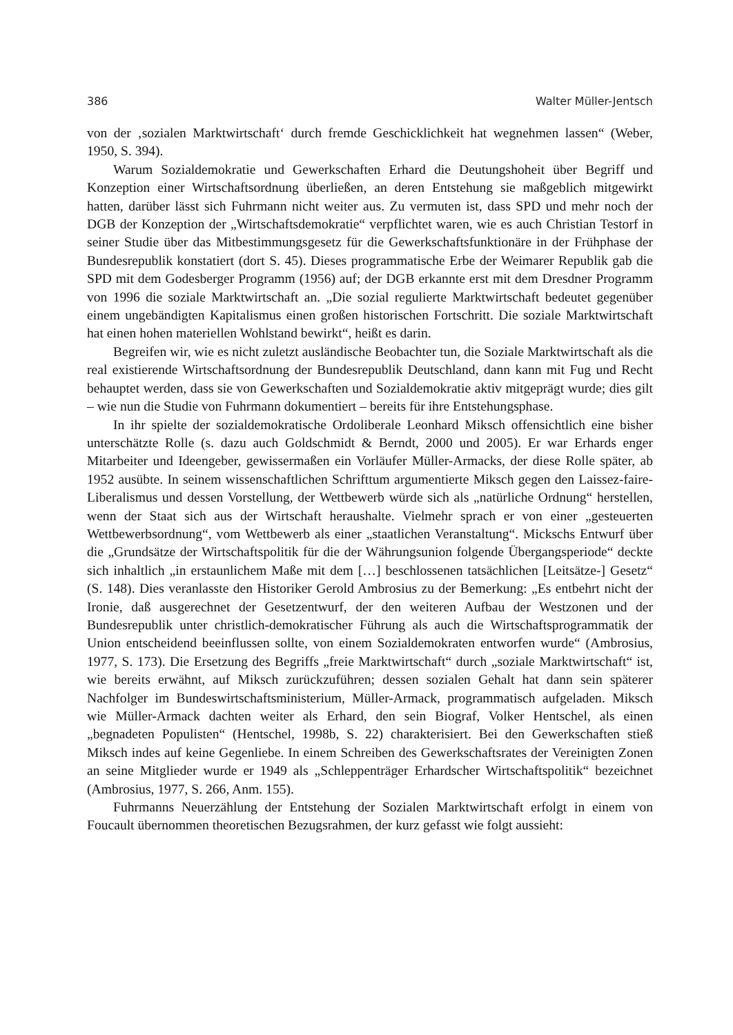386 Walter Müller-Jentsch
von der ‚sozialen Marktwirtschaft‘ durch fremde Geschicklichkeit hat wegnehmen lassen“ (Weber, 1950, S. 394).
Warum Sozialdemokratie und Gewerkschaften Erhard die Deutungshoheit über Begriff und Konzeption einer Wirtschaftsordnung überließen, an deren Entstehung sie maßgeblich mitgewirkt hatten, darüber lässt sich Fuhrmann nicht weiter aus. Zu vermuten ist, dass SPD und mehr noch der DGB der Konzeption der „Wirtschaftsdemokratie“ verpflichtet waren, wie es auch Christian Testorf in seiner Studie über das Mitbestimmungsgesetz für die Gewerkschaftsfunktionäre in der Frühphase der Bundesrepublik konstatiert (dort S. 45). Dieses programmatische Erbe der Weimarer Republik gab die SPD mit dem Godesberger Programm (1956) auf; der DGB erkannte erst mit dem Dresdner Programm von 1996 die soziale Marktwirtschaft an. „Die sozial regulierte Marktwirtschaft bedeutet gegenüber einem ungebändigten Kapitalismus einen großen historischen Fortschritt. Die soziale Marktwirtschaft hat einen hohen materiellen Wohlstand bewirkt“, heißt es darin.
Begreifen wir, wie es nicht zuletzt ausländische Beobachter tun, die Soziale Marktwirtschaft als die real existierende Wirtschaftsordnung der Bundesrepublik Deutschland, dann kann mit Fug und Recht behauptet werden, dass sie von Gewerkschaften und Sozialdemokratie aktiv mitgeprägt wurde; dies gilt – wie nun die Studie von Fuhrmann dokumentiert – bereits für ihre Entstehungsphase.
In ihr spielte der sozialdemokratische Ordoliberale Leonhard Miksch offensichtlich eine bisher unterschätzte Rolle (s. dazu auch Goldschmidt & Berndt, 2000 und 2005). Er war Erhards enger Mitarbeiter und Ideengeber, gewissermaßen ein Vorläufer Müller-Armacks, der diese Rolle später, ab 1952 ausübte. In seinem wissenschaftlichen Schrifttum argumentierte Miksch gegen den Laissez-faire-Liberalismus und dessen Vorstellung, der Wettbewerb würde sich als „natürliche Ordnung“ herstellen, wenn der Staat sich aus der Wirtschaft heraushalte. Vielmehr sprach er von einer „gesteuerten Wettbewerbsordnung“, vom Wettbewerb als einer „staatlichen Veranstaltung“. Mickschs Entwurf über die „Grundsätze der Wirtschaftspolitik für die der Währungsunion folgende Übergangsperiode“ deckte sich inhaltlich „in erstaunlichem Maße mit dem […] beschlossenen tatsächlichen [Leitsätze-] Gesetz“ (S. 148). Dies veranlasste den Historiker Gerold Ambrosius zu der Bemerkung: „Es entbehrt nicht der Ironie, daß ausgerechnet der Gesetzentwurf, der den weiteren Aufbau der Westzonen und der Bundesrepublik unter christlich-demokratischer Führung als auch die Wirtschaftsprogrammatik der Union entscheidend beeinflussen sollte, von einem Sozialdemokraten entworfen wurde“ (Ambrosius, 1977, S. 173). Die Ersetzung des Begriffs „freie Marktwirtschaft“ durch „soziale Marktwirtschaft“ ist, wie bereits erwähnt, auf Miksch zurückzuführen; dessen sozialen Gehalt hat dann sein späterer Nachfolger im Bundeswirtschaftsministerium, Müller-Armack, programmatisch aufgeladen. Miksch wie Müller-Armack dachten weiter als Erhard, den sein Biograf, Volker Hentschel, als einen „begnadeten Populisten“ (Hentschel, 1998b, S. 22) charakterisiert. Bei den Gewerkschaften stieß Miksch indes auf keine Gegenliebe. In einem Schreiben des Gewerkschaftsrates der Vereinigten Zonen an seine Mitglieder wurde er 1949 als „Schleppenträger Erhardscher Wirtschaftspolitik“ bezeichnet (Ambrosius, 1977, S. 266, Anm. 155).
Fuhrmanns Neuerzählung der Entstehung der Sozialen Marktwirtschaft erfolgt in einem von Foucault übernommen theoretischen Bezugsrahmen, der kurz gefasst wie folgt aussieht: